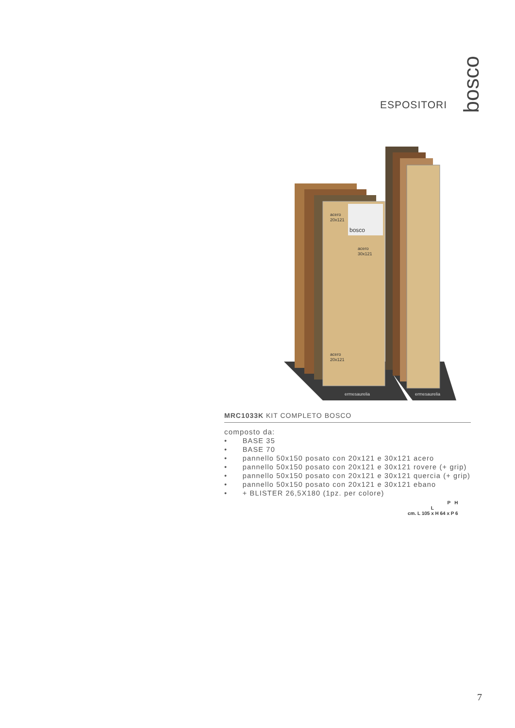ESPOSITORI
bosco
acero
20x121
bosco
acero
30x121
acero
20x121
ermesaurelia
ermesaurelia
MRC1033K KIT COMPLETO BOSCO
composto da:
• BASE 35
• BASE 70
• pannello 50x150 posato con 20x121 e 30x121 acero
• pannello 50x150 posato con 20x121 e 30x121 rovere (+ grip)
• pannello 50x150 posato con 20x121 e 30x121 quercia (+ grip)
• pannello 50x150 posato con 20x121 e 30x121 ebano
• + BLISTER 26,5X180 (1pz. per colore)
P H
L
cm. L 105 x H 64 x P 6
7